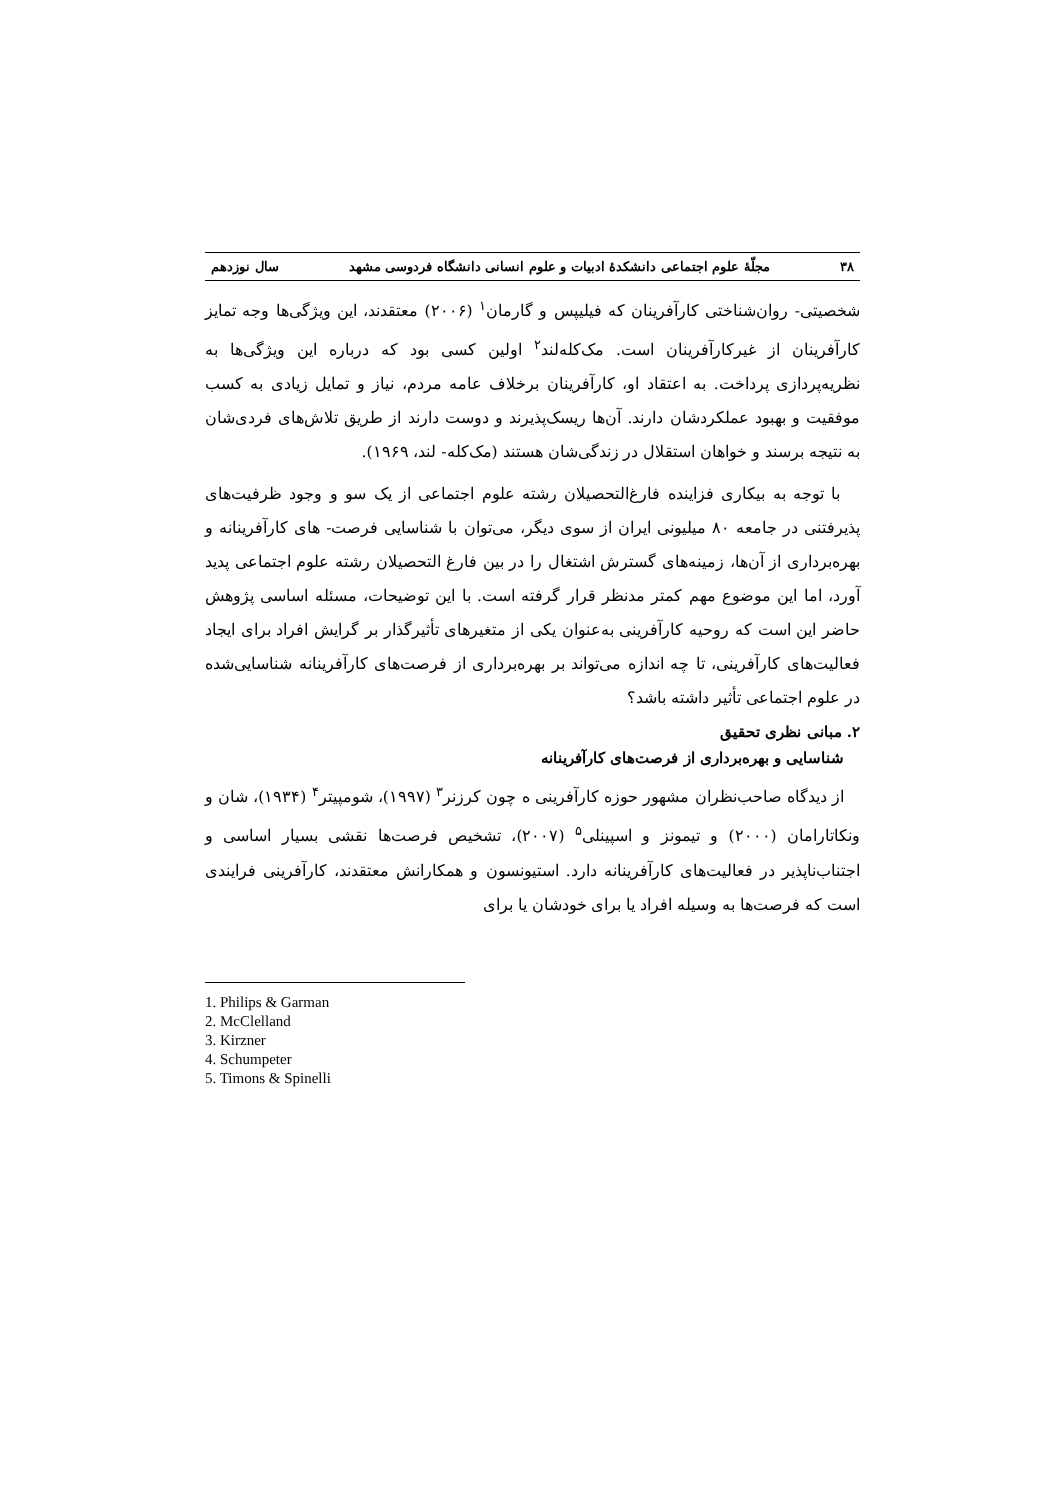۳۸ مجلّهٔ علوم اجتماعی دانشکدهٔ ادبیات و علوم انسانی دانشگاه فردوسی مشهد سال نوزدهم
شخصیتی- روان‌شناختی کارآفرینان که فیلیپس و گارمان<sup>۱</sup> (۲۰۰۶) معتقدند، این ویژگی‌ها وجه تمایز کارآفرینان از غیرکارآفرینان است. مک‌کله‌لند<sup>۲</sup> اولین کسی بود که درباره این ویژگی‌ها به نظریه‌پردازی پرداخت. به اعتقاد او، کارآفرینان برخلاف عامه مردم، نیاز و تمایل زیادی به کسب موفقیت و بهبود عملکردشان دارند. آن‌ها ریسک‌پذیرند و دوست دارند از طریق تلاش‌های فردی‌شان به نتیجه برسند و خواهان استقلال در زندگی‌شان هستند (مک‌کله- لند، ۱۹۶۹).
با توجه به بیکاری فزاینده فارغ‌التحصیلان رشته علوم اجتماعی از یک سو و وجود ظرفیت‌های پذیرفتنی در جامعه ۸۰ میلیونی ایران از سوی دیگر، می‌توان با شناسایی فرصت- های کارآفرینانه و بهره‌برداری از آن‌ها، زمینه‌های گسترش اشتغال را در بین فارغ التحصیلان رشته علوم اجتماعی پدید آورد، اما این موضوع مهم کمتر مدنظر قرار گرفته است. با این توضیحات، مسئله اساسی پژوهش حاضر این است که روحیه کارآفرینی به‌عنوان یکی از متغیرهای تأثیرگذار بر گرایش افراد برای ایجاد فعالیت‌های کارآفرینی، تا چه اندازه می‌تواند بر بهره‌برداری از فرصت‌های کارآفرینانه شناسایی‌شده در علوم اجتماعی تأثیر داشته باشد؟
۲. مبانی نظری تحقیق
شناسایی و بهره‌برداری از فرصت‌های کارآفرینانه
از دیدگاه صاحب‌نظران مشهور حوزه کارآفرینی ه چون کرزنر<sup>۳</sup> (۱۹۹۷)، شومپیتر<sup>۴</sup> (۱۹۳۴)، شان و ونکاتارامان (۲۰۰۰) و تیمونز و اسپینلی<sup>۵</sup> (۲۰۰۷)، تشخیص فرصت‌ها نقشی بسیار اساسی و اجتناب‌ناپذیر در فعالیت‌های کارآفرینانه دارد. استیونسون و همکارانش معتقدند، کارآفرینی فرایندی است که فرصت‌ها به وسیله افراد یا برای خودشان یا برای
1. Philips & Garman
2. McClelland
3. Kirzner
4. Schumpeter
5. Timons & Spinelli